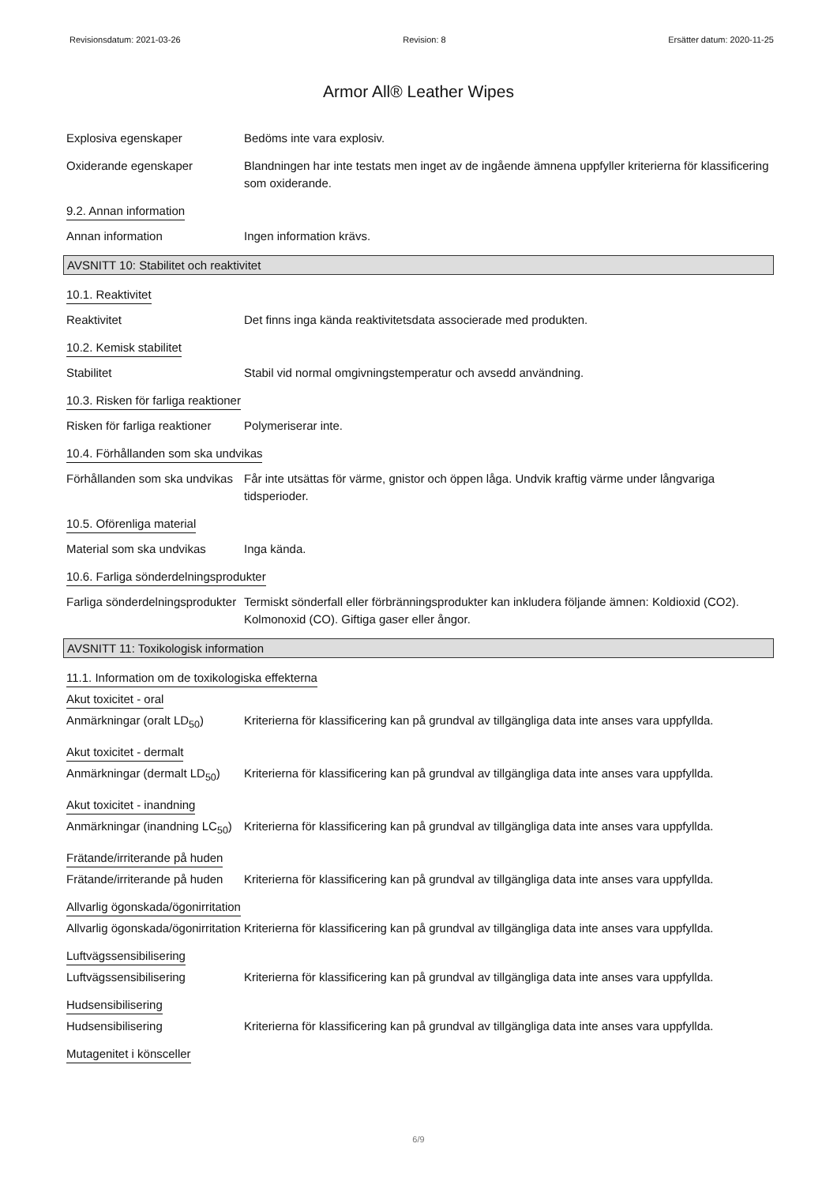Revisionsdatum: 2021-03-26 Revision: 8 Ersätter datum: 2020-11-25
Armor All® Leather Wipes
Explosiva egenskaper Bedöms inte vara explosiv.
Oxiderande egenskaper Blandningen har inte testats men inget av de ingående ämnena uppfyller kriterierna för klassificering som oxiderande.
9.2. Annan information
Annan information Ingen information krävs.
AVSNITT 10: Stabilitet och reaktivitet
10.1. Reaktivitet
Reaktivitet Det finns inga kända reaktivitetsdata associerade med produkten.
10.2. Kemisk stabilitet
Stabilitet Stabil vid normal omgivningstemperatur och avsedd användning.
10.3. Risken för farliga reaktioner
Risken för farliga reaktioner
Polymeriserar inte.
10.4. Förhållanden som ska undvikas
Förhållanden som ska undvikas
Får inte utsättas för värme, gnistor och öppen låga. Undvik kraftig värme under långvariga tidsperioder.
10.5. Oförenliga material
Material som ska undvikas Inga kända.
10.6. Farliga sönderdelningsprodukter
Farliga sönderdelningsprodukter
Termiskt sönderfall eller förbränningsprodukter kan inkludera följande ämnen: Koldioxid (CO2). Kolmonoxid (CO). Giftiga gaser eller ångor.
AVSNITT 11: Toxikologisk information
11.1. Information om de toxikologiska effekterna
Akut toxicitet - oral
Anmärkningar (oralt LD<sub>50</sub>) Kriterierna för klassificering kan på grundval av tillgängliga data inte anses vara uppfyllda.
Akut toxicitet - dermalt
Anmärkningar (dermalt LD<sub>50</sub>)
Kriterierna för klassificering kan på grundval av tillgängliga data inte anses vara uppfyllda.
Akut toxicitet - inandning
Anmärkningar (inandning LC<sub>50</sub>)
Kriterierna för klassificering kan på grundval av tillgängliga data inte anses vara uppfyllda.
Frätande/irriterande på huden
Frätande/irriterande på huden
Kriterierna för klassificering kan på grundval av tillgängliga data inte anses vara uppfyllda.
Allvarlig ögonskada/ögonirritation
Allvarlig ögonskada/ögonirritation
Kriterierna för klassificering kan på grundval av tillgängliga data inte anses vara uppfyllda.
Luftvägssensibilisering
Luftvägssensibilisering Kriterierna för klassificering kan på grundval av tillgängliga data inte anses vara uppfyllda.
Hudsensibilisering
Hudsensibilisering Kriterierna för klassificering kan på grundval av tillgängliga data inte anses vara uppfyllda.
Mutagenitet i könsceller
6/9